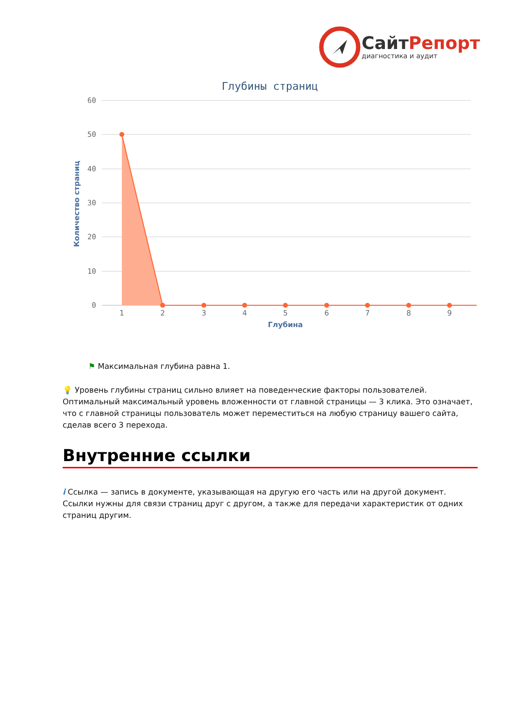СайтРепорт
диагностика и аудит
Глубины страниц
60
50
40
30
20
10
0
Количество страниц
1
2
3
4
5
6
7
8
9
Глубина
⚑ Максимальная глубина равна 1.
💡 Уровень глубины страниц сильно влияет на поведенческие факторы пользователей. Оптимальный максимальный уровень вложенности от главной страницы — 3 клика. Это означает, что с главной страницы пользователь может переместиться на любую страницу вашего сайта, сделав всего 3 перехода.
Внутренние ссылки
i Ссылка — запись в документе, указывающая на другую его часть или на другой документ. Ссылки нужны для связи страниц друг с другом, а также для передачи характеристик от одних страниц другим.